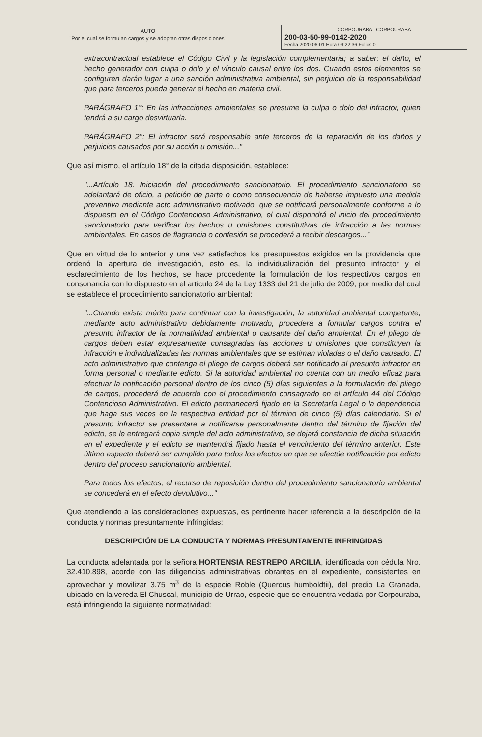AUTO
"Por el cual se formulan cargos y se adoptan otras disposiciones"
CORPOURABA CORPOURABA
200-03-50-99-0142-2020
Fecha 2020-06-01 Hora 09:22:36 Folios 0
extracontractual establece el Código Civil y la legislación complementaria; a saber: el daño, el hecho generador con culpa o dolo y el vínculo causal entre los dos. Cuando estos elementos se configuren darán lugar a una sanción administrativa ambiental, sin perjuicio de la responsabilidad que para terceros pueda generar el hecho en materia civil.
PARÁGRAFO 1°: En las infracciones ambientales se presume la culpa o dolo del infractor, quien tendrá a su cargo desvirtuarla.
PARÁGRAFO 2°: El infractor será responsable ante terceros de la reparación de los daños y perjuicios causados por su acción u omisión..."
Que así mismo, el artículo 18° de la citada disposición, establece:
"...Artículo 18. Iniciación del procedimiento sancionatorio. El procedimiento sancionatorio se adelantará de oficio, a petición de parte o como consecuencia de haberse impuesto una medida preventiva mediante acto administrativo motivado, que se notificará personalmente conforme a lo dispuesto en el Código Contencioso Administrativo, el cual dispondrá el inicio del procedimiento sancionatorio para verificar los hechos u omisiones constitutivas de infracción a las normas ambientales. En casos de flagrancia o confesión se procederá a recibir descargos..."
Que en virtud de lo anterior y una vez satisfechos los presupuestos exigidos en la providencia que ordenó la apertura de investigación, esto es, la individualización del presunto infractor y el esclarecimiento de los hechos, se hace procedente la formulación de los respectivos cargos en consonancia con lo dispuesto en el artículo 24 de la Ley 1333 del 21 de julio de 2009, por medio del cual se establece el procedimiento sancionatorio ambiental:
"...Cuando exista mérito para continuar con la investigación, la autoridad ambiental competente, mediante acto administrativo debidamente motivado, procederá a formular cargos contra el presunto infractor de la normatividad ambiental o causante del daño ambiental. En el pliego de cargos deben estar expresamente consagradas las acciones u omisiones que constituyen la infracción e individualizadas las normas ambientales que se estiman violadas o el daño causado. El acto administrativo que contenga el pliego de cargos deberá ser notificado al presunto infractor en forma personal o mediante edicto. Si la autoridad ambiental no cuenta con un medio eficaz para efectuar la notificación personal dentro de los cinco (5) días siguientes a la formulación del pliego de cargos, procederá de acuerdo con el procedimiento consagrado en el artículo 44 del Código Contencioso Administrativo. El edicto permanecerá fijado en la Secretaría Legal o la dependencia que haga sus veces en la respectiva entidad por el término de cinco (5) días calendario. Si el presunto infractor se presentare a notificarse personalmente dentro del término de fijación del edicto, se le entregará copia simple del acto administrativo, se dejará constancia de dicha situación en el expediente y el edicto se mantendrá fijado hasta el vencimiento del término anterior. Este último aspecto deberá ser cumplido para todos los efectos en que se efectúe notificación por edicto dentro del proceso sancionatorio ambiental.
Para todos los efectos, el recurso de reposición dentro del procedimiento sancionatorio ambiental se concederá en el efecto devolutivo..."
Que atendiendo a las consideraciones expuestas, es pertinente hacer referencia a la descripción de la conducta y normas presuntamente infringidas:
DESCRIPCIÓN DE LA CONDUCTA Y NORMAS PRESUNTAMENTE INFRINGIDAS
La conducta adelantada por la señora HORTENSIA RESTREPO ARCILIA, identificada con cédula Nro. 32.410.898, acorde con las diligencias administrativas obrantes en el expediente, consistentes en aprovechar y movilizar 3.75 m<sup>3</sup> de la especie Roble (Quercus humboldtii), del predio La Granada, ubicado en la vereda El Chuscal, municipio de Urrao, especie que se encuentra vedada por Corpouraba, está infringiendo la siguiente normatividad: